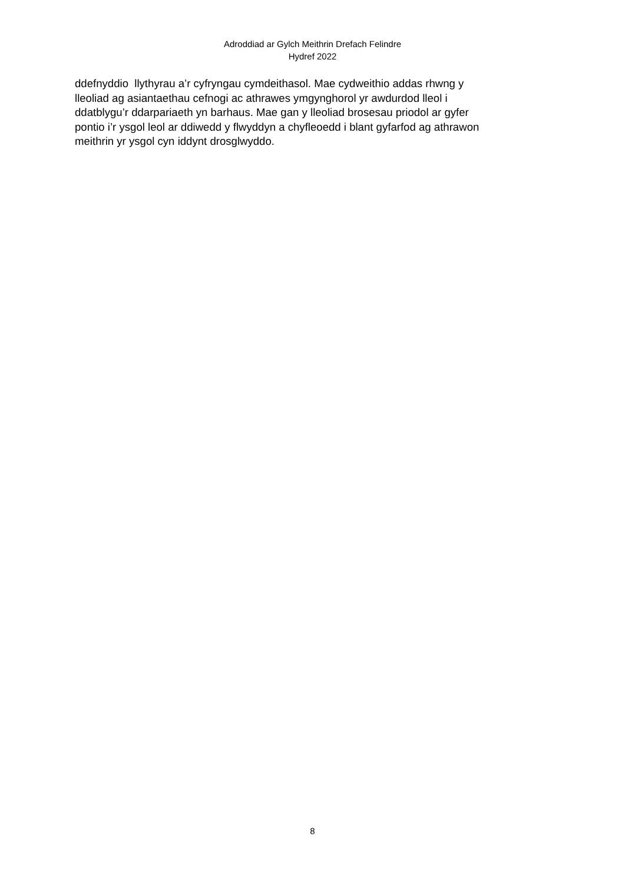Adroddiad ar Gylch Meithrin Drefach Felindre
Hydref 2022
ddefnyddio llythyrau a’r cyfryngau cymdeithasol. Mae cydweithio addas rhwng y
lleoliad ag asiantaethau cefnogi ac athrawes ymgynghorol yr awdurdod lleol i
ddatblygu’r ddarpariaeth yn barhaus. Mae gan y lleoliad brosesau priodol ar gyfer
pontio i’r ysgol leol ar ddiwedd y flwyddyn a chyfleoedd i blant gyfarfod ag athrawon
meithrin yr ysgol cyn iddynt drosglwyddo.
8